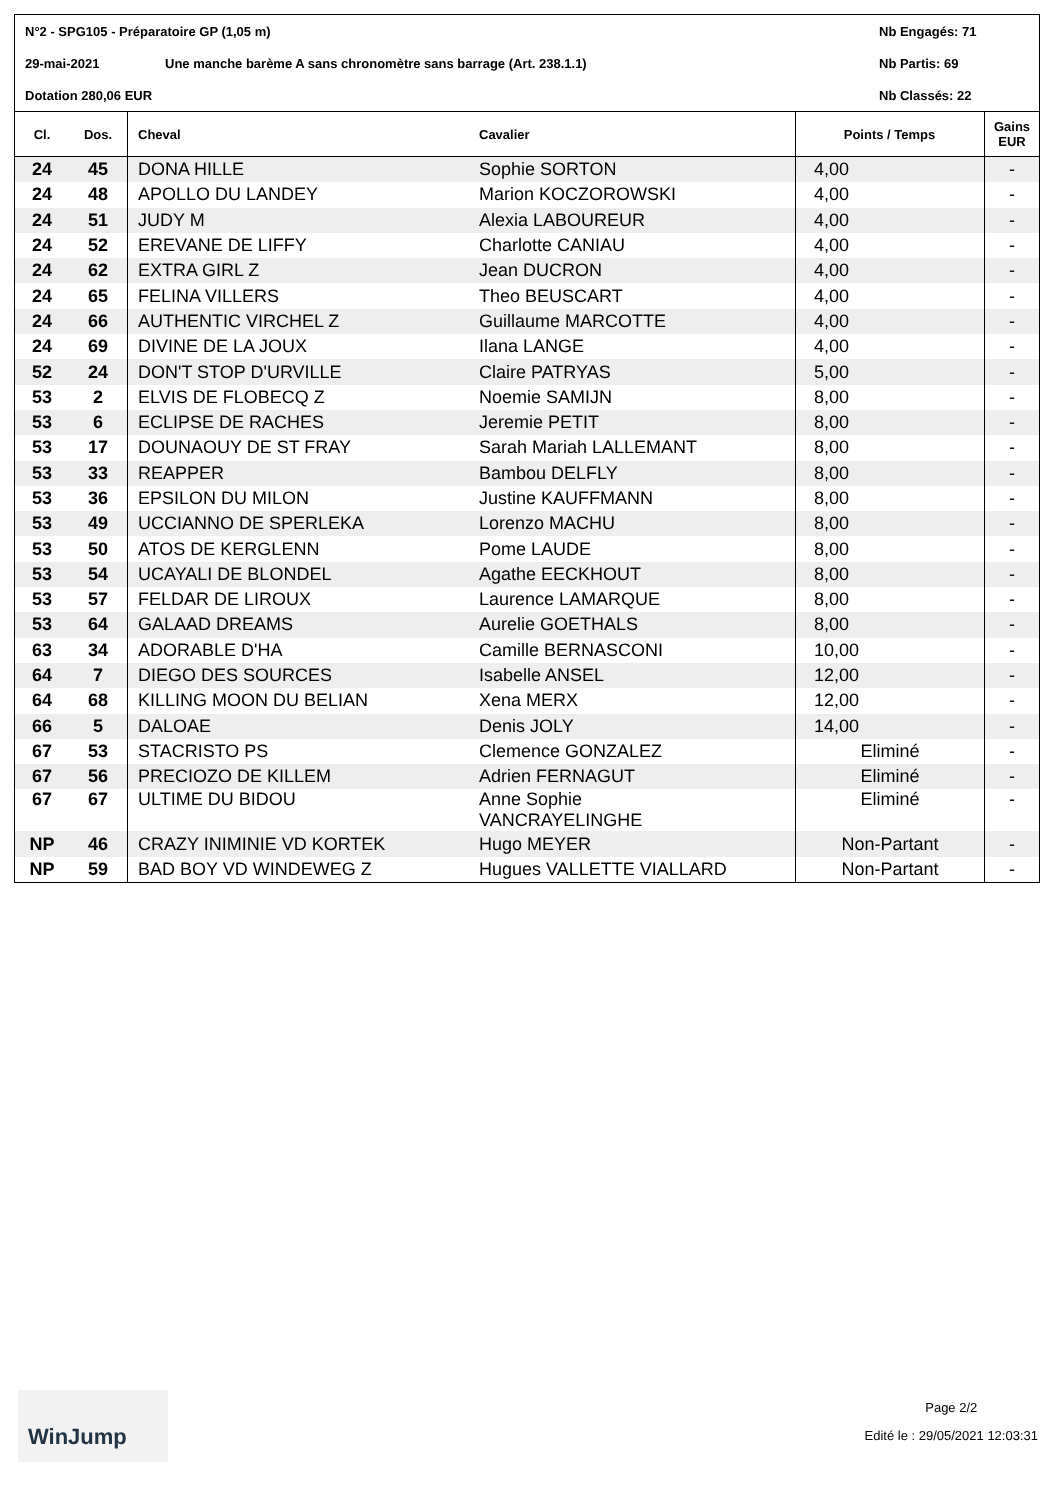N°2 - SPG105 - Préparatoire GP (1,05 m) Nb Engagés: 71
29-mai-2021 Une manche barème A sans chronomètre sans barrage (Art. 238.1.1) Nb Partis: 69
Dotation 280,06 EUR Nb Classés: 22
| Cl. | Dos. | Cheval | Cavalier | Points / Temps | Gains EUR |
| --- | --- | --- | --- | --- | --- |
| 24 | 45 | DONA HILLE | Sophie SORTON | 4,00 | - |
| 24 | 48 | APOLLO DU LANDEY | Marion KOCZOROWSKI | 4,00 | - |
| 24 | 51 | JUDY M | Alexia LABOUREUR | 4,00 | - |
| 24 | 52 | EREVANE DE LIFFY | Charlotte CANIAU | 4,00 | - |
| 24 | 62 | EXTRA GIRL Z | Jean DUCRON | 4,00 | - |
| 24 | 65 | FELINA VILLERS | Theo BEUSCART | 4,00 | - |
| 24 | 66 | AUTHENTIC VIRCHEL Z | Guillaume MARCOTTE | 4,00 | - |
| 24 | 69 | DIVINE DE LA JOUX | Ilana LANGE | 4,00 | - |
| 52 | 24 | DON'T STOP D'URVILLE | Claire PATRYAS | 5,00 | - |
| 53 | 2 | ELVIS DE FLOBECQ Z | Noemie SAMIJN | 8,00 | - |
| 53 | 6 | ECLIPSE DE RACHES | Jeremie PETIT | 8,00 | - |
| 53 | 17 | DOUNAOUY DE ST FRAY | Sarah Mariah LALLEMANT | 8,00 | - |
| 53 | 33 | REAPPER | Bambou DELFLY | 8,00 | - |
| 53 | 36 | EPSILON DU MILON | Justine KAUFFMANN | 8,00 | - |
| 53 | 49 | UCCIANNO DE SPERLEKA | Lorenzo MACHU | 8,00 | - |
| 53 | 50 | ATOS DE KERGLENN | Pome LAUDE | 8,00 | - |
| 53 | 54 | UCAYALI DE BLONDEL | Agathe EECKHOUT | 8,00 | - |
| 53 | 57 | FELDAR DE LIROUX | Laurence LAMARQUE | 8,00 | - |
| 53 | 64 | GALAAD DREAMS | Aurelie GOETHALS | 8,00 | - |
| 63 | 34 | ADORABLE D'HA | Camille BERNASCONI | 10,00 | - |
| 64 | 7 | DIEGO DES SOURCES | Isabelle ANSEL | 12,00 | - |
| 64 | 68 | KILLING MOON DU BELIAN | Xena MERX | 12,00 | - |
| 66 | 5 | DALOAE | Denis JOLY | 14,00 | - |
| 67 | 53 | STACRISTO PS | Clemence GONZALEZ | Eliminé | - |
| 67 | 56 | PRECIOZO DE KILLEM | Adrien FERNAGUT | Eliminé | - |
| 67 | 67 | ULTIME DU BIDOU | Anne Sophie VANCRAYELINGHE | Eliminé | - |
| NP | 46 | CRAZY INIMINIE VD KORTEK | Hugo MEYER | Non-Partant | - |
| NP | 59 | BAD BOY VD WINDEWEG Z | Hugues VALLETTE VIALLARD | Non-Partant | - |
WinJump
Page 2/2
Edité le : 29/05/2021 12:03:31